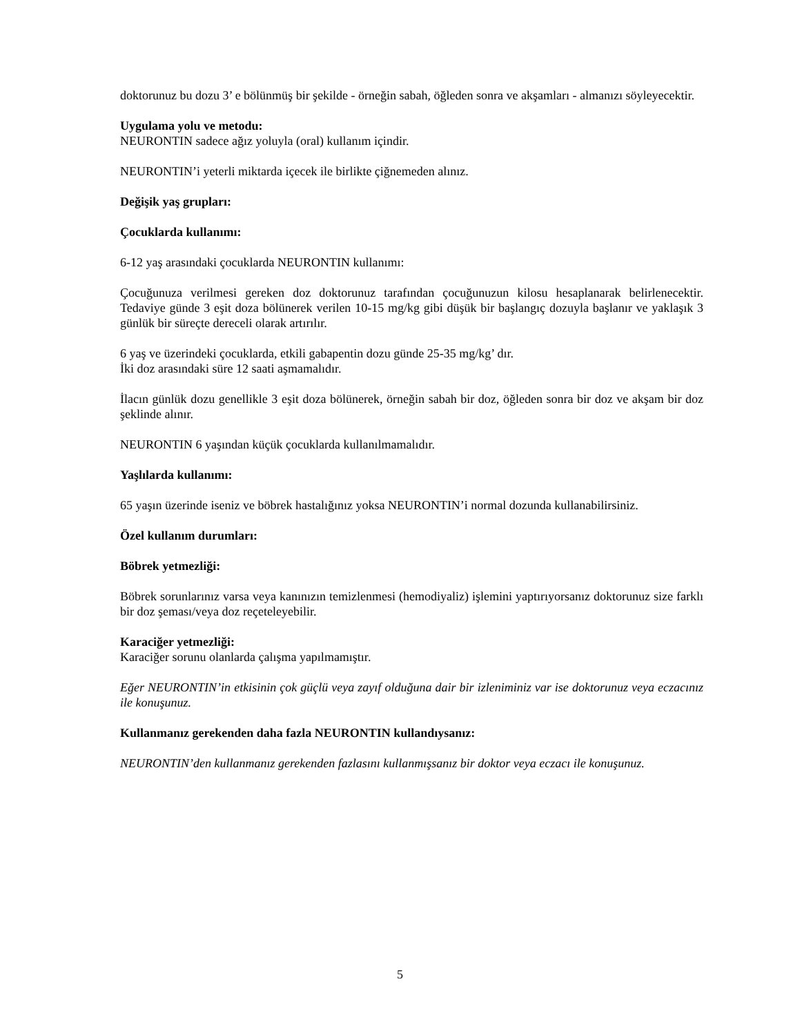doktorunuz bu dozu 3’ e bölünmüş bir şekilde - örneğin sabah, öğleden sonra ve akşamları - almanızı söyleyecektir.
Uygulama yolu ve metodu:
NEURONTIN sadece ağız yoluyla (oral) kullanım içindir.
NEURONTIN’i yeterli miktarda içecek ile birlikte çiğnemeden alınız.
Değişik yaş grupları:
Çocuklarda kullanımı:
6-12 yaş arasındaki çocuklarda NEURONTIN kullanımı:
Çocuğunuza verilmesi gereken doz doktorunuz tarafından çocuğunuzun kilosu hesaplanarak belirlenecektir. Tedaviye günde 3 eşit doza bölünerek verilen 10-15 mg/kg gibi düşük bir başlangıç dozuyla başlanır ve yaklaşık 3 günlük bir süreçte dereceli olarak artırılır.
6 yaş ve üzerindeki çocuklarda, etkili gabapentin dozu günde 25-35 mg/kg’ dır.
İki doz arasındaki süre 12 saati aşmamalıdır.
İlacın günlük dozu genellikle 3 eşit doza bölünerek, örneğin sabah bir doz, öğleden sonra bir doz ve akşam bir doz şeklinde alınır.
NEURONTIN 6 yaşından küçük çocuklarda kullanılmamalıdır.
Yaşlılarda kullanımı:
65 yaşın üzerinde iseniz ve böbrek hastalığınız yoksa NEURONTIN’i normal dozunda kullanabilirsiniz.
Özel kullanım durumları:
Böbrek yetmezliği:
Böbrek sorunlarınız varsa veya kanınızın temizlenmesi (hemodiyaliz) işlemini yaptırıyorsanız doktorunuz size farklı bir doz şeması/veya doz reçeteleyebilir.
Karaciğer yetmezliği:
Karaciğer sorunu olanlarda çalışma yapılmamıştır.
Eğer NEURONTIN’in etkisinin çok güçlü veya zayıf olduğuna dair bir izleniminiz var ise doktorunuz veya eczacınız ile konuşunuz.
Kullanmanız gerekenden daha fazla NEURONTIN kullandıysanız:
NEURONTIN’den kullanmanız gerekenden fazlasını kullanmışsanız bir doktor veya eczacı ile konuşunuz.
5